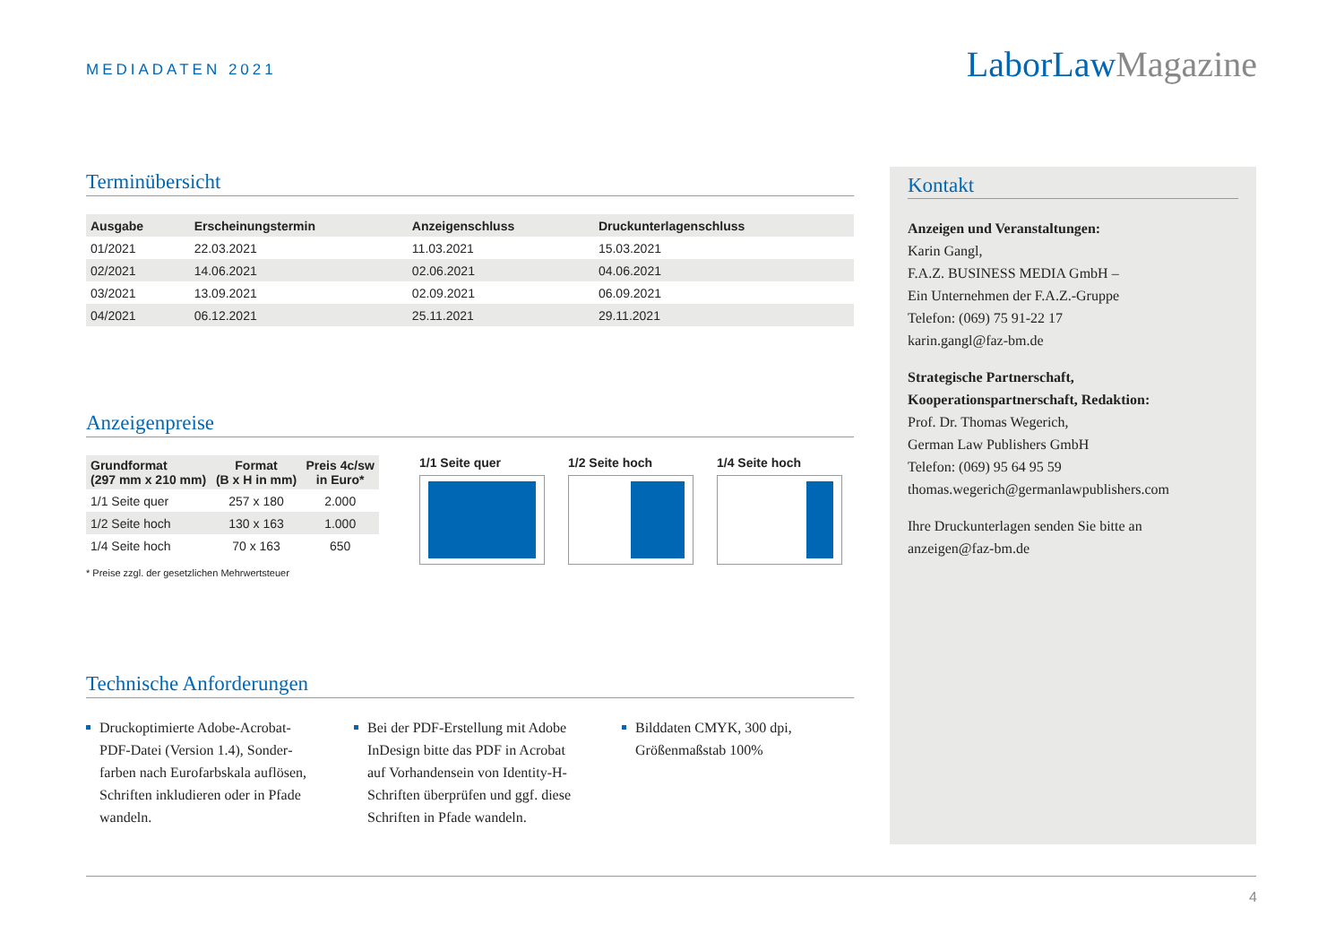MEDIADATEN 2021 LaborLawMagazine
Terminübersicht
| Ausgabe | Erscheinungstermin | Anzeigenschluss | Druckunterlagenschluss |
| --- | --- | --- | --- |
| 01/2021 | 22.03.2021 | 11.03.2021 | 15.03.2021 |
| 02/2021 | 14.06.2021 | 02.06.2021 | 04.06.2021 |
| 03/2021 | 13.09.2021 | 02.09.2021 | 06.09.2021 |
| 04/2021 | 06.12.2021 | 25.11.2021 | 29.11.2021 |
Anzeigenpreise
| Grundformat (297 mm x 210 mm) | Format (B x H in mm) | Preis 4c/sw in Euro* |
| --- | --- | --- |
| 1/1 Seite quer | 257 x 180 | 2.000 |
| 1/2 Seite hoch | 130 x 163 | 1.000 |
| 1/4 Seite hoch | 70 x 163 | 650 |
* Preise zzgl. der gesetzlichen Mehrwertsteuer
1/1 Seite quer 1/2 Seite hoch 1/4 Seite hoch
Technische Anforderungen
Druckoptimierte Adobe-Acrobat-PDF-Datei (Version 1.4), Sonder­farben nach Eurofarbskala auflösen, Schriften inkludieren oder in Pfade wandeln.
Bei der PDF-Erstellung mit Adobe InDesign bitte das PDF in Acrobat auf Vorhandensein von Identity-H-Schriften überprüfen und ggf. diese Schriften in Pfade wandeln.
Bilddaten CMYK, 300 dpi, Größenmaßstab 100%
Kontakt
Anzeigen und Veranstaltungen:
Karin Gangl,
F.A.Z. BUSINESS MEDIA GmbH –
Ein Unternehmen der F.A.Z.-Gruppe
Telefon: (069) 75 91-22 17
karin.gangl@faz-bm.de
Strategische Partnerschaft,
Kooperationspartnerschaft, Redaktion:
Prof. Dr. Thomas Wegerich,
German Law Publishers GmbH
Telefon: (069) 95 64 95 59
thomas.wegerich@germanlawpublishers.com
Ihre Druckunterlagen senden Sie bitte an
anzeigen@faz-bm.de
4